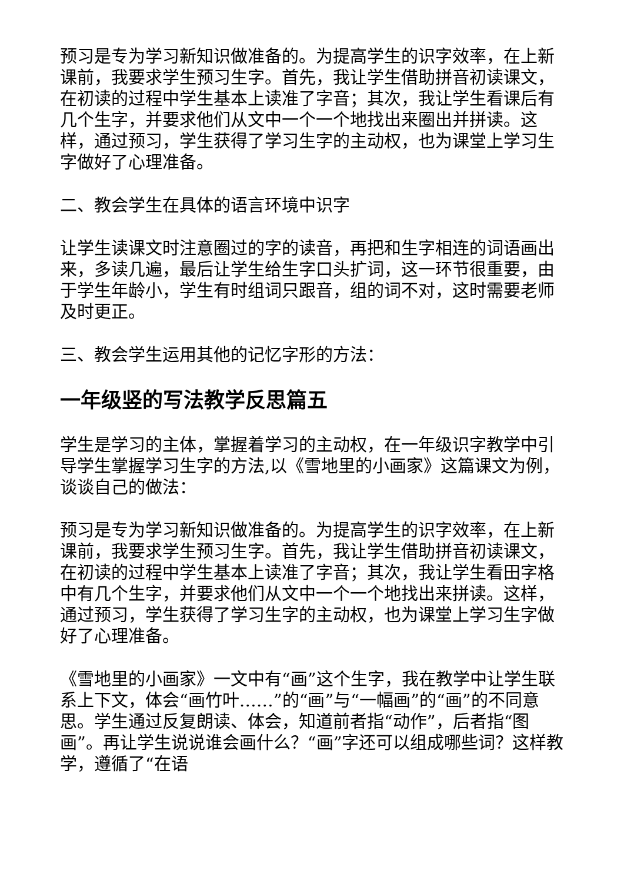预习是专为学习新知识做准备的。为提高学生的识字效率，在上新课前，我要求学生预习生字。首先，我让学生借助拼音初读课文，在初读的过程中学生基本上读准了字音；其次，我让学生看课后有几个生字，并要求他们从文中一个一个地找出来圈出并拼读。这样，通过预习，学生获得了学习生字的主动权，也为课堂上学习生字做好了心理准备。
二、教会学生在具体的语言环境中识字
让学生读课文时注意圈过的字的读音，再把和生字相连的词语画出来，多读几遍，最后让学生给生字口头扩词，这一环节很重要，由于学生年龄小，学生有时组词只跟音，组的词不对，这时需要老师及时更正。
三、教会学生运用其他的记忆字形的方法：
一年级竖的写法教学反思篇五
学生是学习的主体，掌握着学习的主动权，在一年级识字教学中引导学生掌握学习生字的方法,以《雪地里的小画家》这篇课文为例，谈谈自己的做法：
预习是专为学习新知识做准备的。为提高学生的识字效率，在上新课前，我要求学生预习生字。首先，我让学生借助拼音初读课文，在初读的过程中学生基本上读准了字音；其次，我让学生看田字格中有几个生字，并要求他们从文中一个一个地找出来拼读。这样，通过预习，学生获得了学习生字的主动权，也为课堂上学习生字做好了心理准备。
《雪地里的小画家》一文中有“画”这个生字，我在教学中让学生联系上下文，体会“画竹叶……”的“画”与“一幅画”的“画”的不同意思。学生通过反复朗读、体会，知道前者指“动作”，后者指“图画”。再让学生说说谁会画什么？“画”字还可以组成哪些词？这样教学，遵循了“在语